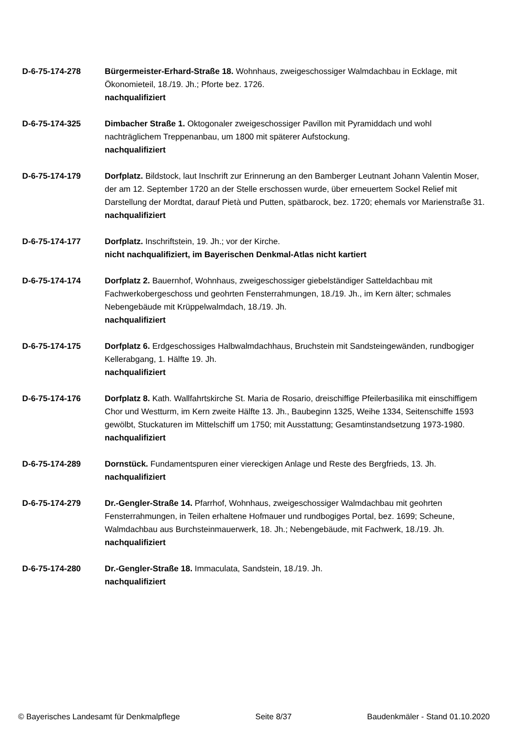D-6-75-174-278 Bürgermeister-Erhard-Straße 18. Wohnhaus, zweigeschossiger Walmdachbau in Ecklage, mit Ökonomieteil, 18./19. Jh.; Pforte bez. 1726.
nachqualifiziert
D-6-75-174-325 Dimbacher Straße 1. Oktogonaler zweigeschossiger Pavillon mit Pyramiddach und wohl nachträglichem Treppenanbau, um 1800 mit späterer Aufstockung.
nachqualifiziert
D-6-75-174-179 Dorfplatz. Bildstock, laut Inschrift zur Erinnerung an den Bamberger Leutnant Johann Valentin Moser, der am 12. September 1720 an der Stelle erschossen wurde, über erneuertem Sockel Relief mit Darstellung der Mordtat, darauf Pietà und Putten, spätbarock, bez. 1720; ehemals vor Marienstraße 31.
nachqualifiziert
D-6-75-174-177 Dorfplatz. Inschriftstein, 19. Jh.; vor der Kirche.
nicht nachqualifiziert, im Bayerischen Denkmal-Atlas nicht kartiert
D-6-75-174-174 Dorfplatz 2. Bauernhof, Wohnhaus, zweigeschossiger giebelständiger Satteldachbau mit Fachwerkobergeschoss und geohrten Fensterrahmungen, 18./19. Jh., im Kern älter; schmales Nebengebäude mit Krüppelwalmdach, 18./19. Jh.
nachqualifiziert
D-6-75-174-175 Dorfplatz 6. Erdgeschossiges Halbwalmdachhaus, Bruchstein mit Sandsteingewänden, rundbogiger Kellerabgang, 1. Hälfte 19. Jh.
nachqualifiziert
D-6-75-174-176 Dorfplatz 8. Kath. Wallfahrtskirche St. Maria de Rosario, dreischiffige Pfeilerbasilika mit einschiffigem Chor und Westturm, im Kern zweite Hälfte 13. Jh., Baubeginn 1325, Weihe 1334, Seitenschiffe 1593 gewölbt, Stuckaturen im Mittelschiff um 1750; mit Ausstattung; Gesamtinstandsetzung 1973-1980.
nachqualifiziert
D-6-75-174-289 Dornstück. Fundamentspuren einer viereckigen Anlage und Reste des Bergfrieds, 13. Jh.
nachqualifiziert
D-6-75-174-279 Dr.-Gengler-Straße 14. Pfarrhof, Wohnhaus, zweigeschossiger Walmdachbau mit geohrten Fensterrahmungen, in Teilen erhaltene Hofmauer und rundbogiges Portal, bez. 1699; Scheune, Walmdachbau aus Burchsteinmauerwerk, 18. Jh.; Nebengebäude, mit Fachwerk, 18./19. Jh.
nachqualifiziert
D-6-75-174-280 Dr.-Gengler-Straße 18. Immaculata, Sandstein, 18./19. Jh.
nachqualifiziert
© Bayerisches Landesamt für Denkmalpflege Seite 8/37 Baudenkmäler - Stand 01.10.2020